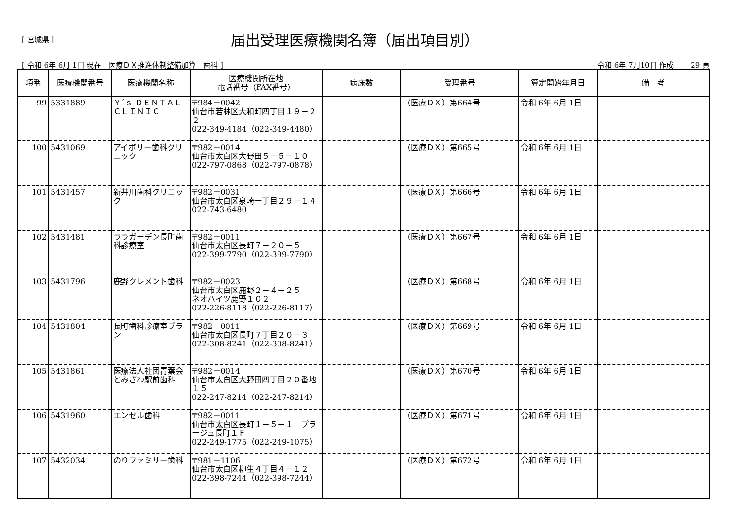[ 宮城県 ]
届出受理医療機関名簿（届出項目別）
[ 令和 6年 6月 1日 現在　医療ＤＸ推進体制整備加算　歯科 ] 令和 6年 7月10日 作成　　 29 頁
| 項番 | 医療機関番号 | 医療機関名称 | 医療機関所在地 電話番号（FAX番号） | 病床数 | 受理番号 | 算定開始年月日 | 備 考 |
| --- | --- | --- | --- | --- | --- | --- | --- |
| 99 | 5331889 | Ｙ´ｓ ＤＥＮＴＡＬ ＣＬＩＮＩＣ | 〒984－0042 仙台市若林区大和町四丁目１９－２２ 022-349-4184（022-349-4480） | | （医療ＤＸ）第664号 | 令和 6年 6月 1日 | |
| 100 | 5431069 | アイボリー歯科クリニック | 〒982－0014 仙台市太白区大野田５－５－１０ 022-797-0868（022-797-0878） | | （医療ＤＸ）第665号 | 令和 6年 6月 1日 | |
| 101 | 5431457 | 新井川歯科クリニック | 〒982－0031 仙台市太白区泉崎一丁目２９－１４ 022-743-6480 | | （医療ＤＸ）第666号 | 令和 6年 6月 1日 | |
| 102 | 5431481 | ララガーデン長町歯科診療室 | 〒982－0011 仙台市太白区長町７－２０－５ 022-399-7790（022-399-7790） | | （医療ＤＸ）第667号 | 令和 6年 6月 1日 | |
| 103 | 5431796 | 鹿野クレメント歯科 | 〒982－0023 仙台市太白区鹿野２－４－２５ ネオハイツ鹿野１０２ 022-226-8118（022-226-8117） | | （医療ＤＸ）第668号 | 令和 6年 6月 1日 | |
| 104 | 5431804 | 長町歯科診療室ブラン | 〒982－0011 仙台市太白区長町７丁目２０－３ 022-308-8241（022-308-8241） | | （医療ＤＸ）第669号 | 令和 6年 6月 1日 | |
| 105 | 5431861 | 医療法人社団青葉会とみざわ駅前歯科 | 〒982－0014 仙台市太白区大野田四丁目２０番地１５ 022-247-8214（022-247-8214） | | （医療ＤＸ）第670号 | 令和 6年 6月 1日 | |
| 106 | 5431960 | エンゼル歯科 | 〒982－0011 仙台市太白区長町１－５－１ プラージュ長町１Ｆ 022-249-1775（022-249-1075） | | （医療ＤＸ）第671号 | 令和 6年 6月 1日 | |
| 107 | 5432034 | のりファミリー歯科 | 〒981－1106 仙台市太白区柳生４丁目４－１２ 022-398-7244（022-398-7244） | | （医療ＤＸ）第672号 | 令和 6年 6月 1日 | |